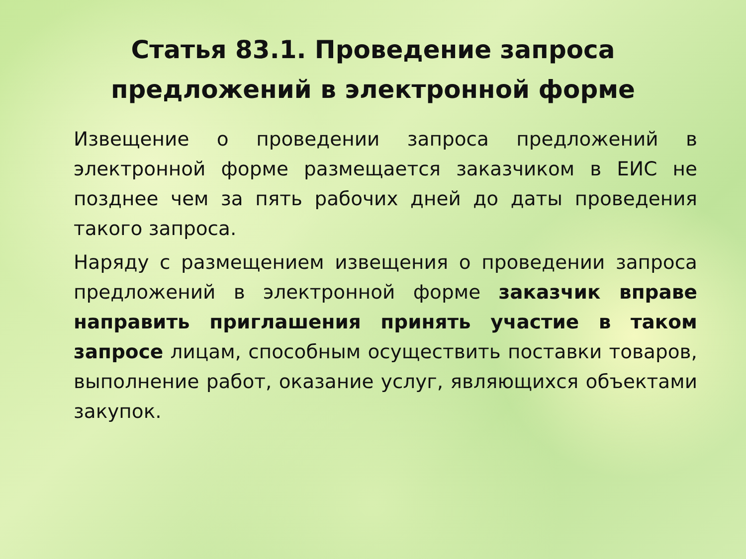Статья 83.1. Проведение запроса
предложений в электронной форме
Извещение о проведении запроса предложений в электронной форме размещается заказчиком в ЕИС не позднее чем за пять рабочих дней до даты проведения такого запроса.
Наряду с размещением извещения о проведении запроса предложений в электронной форме заказчик вправе направить приглашения принять участие в таком запросе лицам, способным осуществить поставки товаров, выполнение работ, оказание услуг, являющихся объектами закупок.